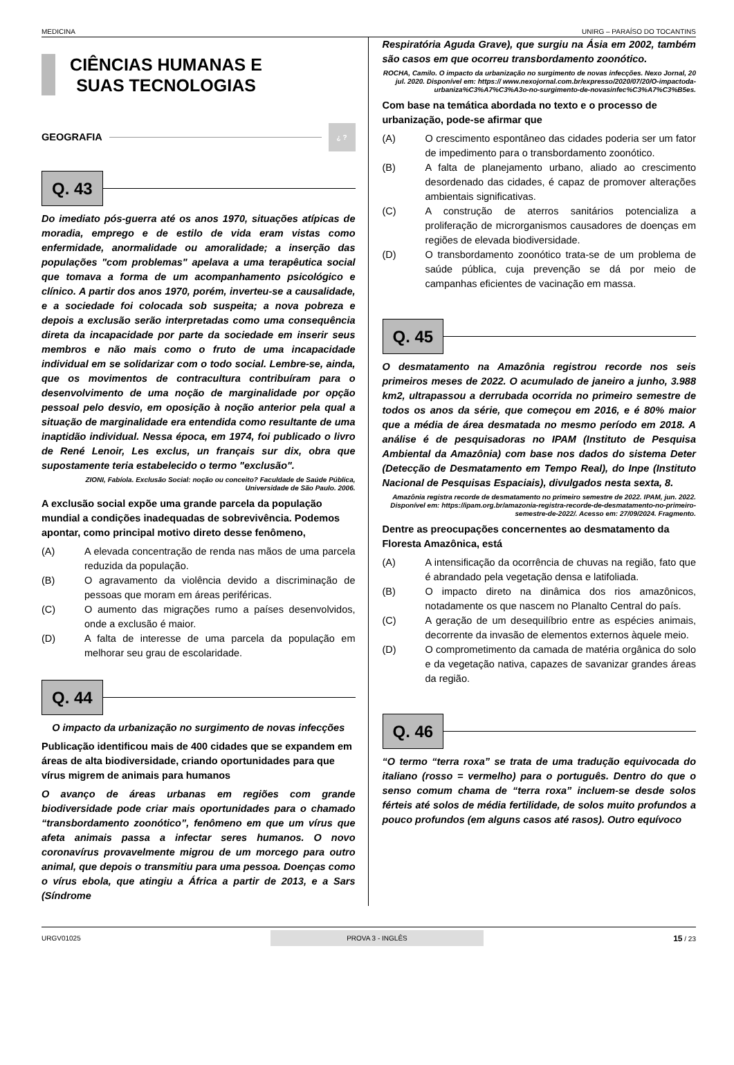MEDICINA UNIRG – PARAÍSO DO TOCANTINS
CIÊNCIAS HUMANAS E SUAS TECNOLOGIAS
GEOGRAFIA ¿ ?
Q. 43
Do imediato pós-guerra até os anos 1970, situações atípicas de moradia, emprego e de estilo de vida eram vistas como enfermidade, anormalidade ou amoralidade; a inserção das populações "com problemas" apelava a uma terapêutica social que tomava a forma de um acompanhamento psicológico e clínico. A partir dos anos 1970, porém, inverteu-se a causalidade, e a sociedade foi colocada sob suspeita; a nova pobreza e depois a exclusão serão interpretadas como uma consequência direta da incapacidade por parte da sociedade em inserir seus membros e não mais como o fruto de uma incapacidade individual em se solidarizar com o todo social. Lembre-se, ainda, que os movimentos de contracultura contribuíram para o desenvolvimento de uma noção de marginalidade por opção pessoal pelo desvio, em oposição à noção anterior pela qual a situação de marginalidade era entendida como resultante de uma inaptidão individual. Nessa época, em 1974, foi publicado o livro de René Lenoir, Les exclus, un français sur dix, obra que supostamente teria estabelecido o termo "exclusão".
ZIONI, Fabíola. Exclusão Social: noção ou conceito? Faculdade de Saúde Pública, Universidade de São Paulo. 2006.
A exclusão social expõe uma grande parcela da população mundial a condições inadequadas de sobrevivência. Podemos apontar, como principal motivo direto desse fenômeno,
(A) A elevada concentração de renda nas mãos de uma parcela reduzida da população.
(B) O agravamento da violência devido a discriminação de pessoas que moram em áreas periféricas.
(C) O aumento das migrações rumo a países desenvolvidos, onde a exclusão é maior.
(D) A falta de interesse de uma parcela da população em melhorar seu grau de escolaridade.
Q. 44
O impacto da urbanização no surgimento de novas infecções
Publicação identificou mais de 400 cidades que se expandem em áreas de alta biodiversidade, criando oportunidades para que vírus migrem de animais para humanos
O avanço de áreas urbanas em regiões com grande biodiversidade pode criar mais oportunidades para o chamado “transbordamento zoonótico”, fenômeno em que um vírus que afeta animais passa a infectar seres humanos. O novo coronavírus provavelmente migrou de um morcego para outro animal, que depois o transmitiu para uma pessoa. Doenças como o vírus ebola, que atingiu a África a partir de 2013, e a Sars (Síndrome
Respiratória Aguda Grave), que surgiu na Ásia em 2002, também são casos em que ocorreu transbordamento zoonótico.
ROCHA, Camilo. O impacto da urbanização no surgimento de novas infecções. Nexo Jornal, 20 jul. 2020. Disponível em: https:// www.nexojornal.com.br/expresso/2020/07/20/O-impactoda-urbaniza%C3%A7%C3%A3o-no-surgimento-de-novasinfec%C3%A7%C3%B5es.
Com base na temática abordada no texto e o processo de urbanização, pode-se afirmar que
(A) O crescimento espontâneo das cidades poderia ser um fator de impedimento para o transbordamento zoonótico.
(B) A falta de planejamento urbano, aliado ao crescimento desordenado das cidades, é capaz de promover alterações ambientais significativas.
(C) A construção de aterros sanitários potencializa a proliferação de microrganismos causadores de doenças em regiões de elevada biodiversidade.
(D) O transbordamento zoonótico trata-se de um problema de saúde pública, cuja prevenção se dá por meio de campanhas eficientes de vacinação em massa.
Q. 45
O desmatamento na Amazônia registrou recorde nos seis primeiros meses de 2022. O acumulado de janeiro a junho, 3.988 km2, ultrapassou a derrubada ocorrida no primeiro semestre de todos os anos da série, que começou em 2016, e é 80% maior que a média de área desmatada no mesmo período em 2018. A análise é de pesquisadoras no IPAM (Instituto de Pesquisa Ambiental da Amazônia) com base nos dados do sistema Deter (Detecção de Desmatamento em Tempo Real), do Inpe (Instituto Nacional de Pesquisas Espaciais), divulgados nesta sexta, 8.
Amazônia registra recorde de desmatamento no primeiro semestre de 2022. IPAM, jun. 2022. Disponível em: https://ipam.org.br/amazonia-registra-recorde-de-desmatamento-no-primeiro-semestre-de-2022/. Acesso em: 27/09/2024. Fragmento.
Dentre as preocupações concernentes ao desmatamento da Floresta Amazônica, está
(A) A intensificação da ocorrência de chuvas na região, fato que é abrandado pela vegetação densa e latifoliada.
(B) O impacto direto na dinâmica dos rios amazônicos, notadamente os que nascem no Planalto Central do país.
(C) A geração de um desequilíbrio entre as espécies animais, decorrente da invasão de elementos externos àquele meio.
(D) O comprometimento da camada de matéria orgânica do solo e da vegetação nativa, capazes de savanizar grandes áreas da região.
Q. 46
“O termo “terra roxa” se trata de uma tradução equivocada do italiano (rosso = vermelho) para o português. Dentro do que o senso comum chama de “terra roxa” incluem-se desde solos férteis até solos de média fertilidade, de solos muito profundos a pouco profundos (em alguns casos até rasos). Outro equívoco
URGV01025 PROVA 3 - INGLÊS 15 / 23